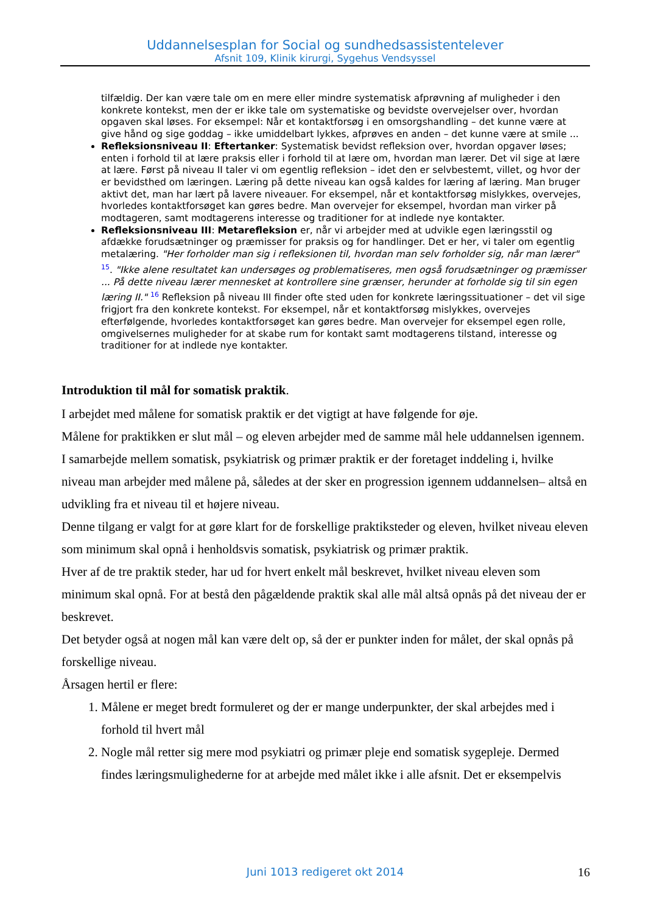Uddannelsesplan for Social og sundhedsassistentelever
Afsnit 109, Klinik kirurgi, Sygehus Vendsyssel
tilfældig. Der kan være tale om en mere eller mindre systematisk afprøvning af muligheder i den konkrete kontekst, men der er ikke tale om systematiske og bevidste overvejelser over, hvordan opgaven skal løses. For eksempel: Når et kontaktforsøg i en omsorgshandling – det kunne være at give hånd og sige goddag – ikke umiddelbart lykkes, afprøves en anden – det kunne være at smile ...
Refleksionsniveau II: Eftertanker: Systematisk bevidst refleksion over, hvordan opgaver løses; enten i forhold til at lære praksis eller i forhold til at lære om, hvordan man lærer. Det vil sige at lære at lære. Først på niveau II taler vi om egentlig refleksion – idet den er selvbestemt, villet, og hvor der er bevidsthed om læringen. Læring på dette niveau kan også kaldes for læring af læring. Man bruger aktivt det, man har lært på lavere niveauer. For eksempel, når et kontaktforsøg mislykkes, overvejes, hvorledes kontaktforsøget kan gøres bedre. Man overvejer for eksempel, hvordan man virker på modtageren, samt modtagerens interesse og traditioner for at indlede nye kontakter.
Refleksionsniveau III: Metarefleksion er, når vi arbejder med at udvikle egen læringsstil og afdække forudsætninger og præmisser for praksis og for handlinger. Det er her, vi taler om egentlig metalæring. "Her forholder man sig i refleksionen til, hvordan man selv forholder sig, når man lærer" <sup>15</sup>. "Ikke alene resultatet kan undersøges og problematiseres, men også forudsætninger og præmisser ... På dette niveau lærer mennesket at kontrollere sine grænser, herunder at forholde sig til sin egen læring II." <sup>16</sup> Refleksion på niveau III finder ofte sted uden for konkrete læringssituationer – det vil sige frigjort fra den konkrete kontekst. For eksempel, når et kontaktforsøg mislykkes, overvejes efterfølgende, hvorledes kontaktforsøget kan gøres bedre. Man overvejer for eksempel egen rolle, omgivelsernes muligheder for at skabe rum for kontakt samt modtagerens tilstand, interesse og traditioner for at indlede nye kontakter.
Introduktion til mål for somatisk praktik.
I arbejdet med målene for somatisk praktik er det vigtigt at have følgende for øje.
Målene for praktikken er slut mål – og eleven arbejder med de samme mål hele uddannelsen igennem.
I samarbejde mellem somatisk, psykiatrisk og primær praktik er der foretaget inddeling i, hvilke niveau man arbejder med målene på, således at der sker en progression igennem uddannelsen– altså en udvikling fra et niveau til et højere niveau.
Denne tilgang er valgt for at gøre klart for de forskellige praktiksteder og eleven, hvilket niveau eleven som minimum skal opnå i henholdsvis somatisk, psykiatrisk og primær praktik.
Hver af de tre praktik steder, har ud for hvert enkelt mål beskrevet, hvilket niveau eleven som minimum skal opnå. For at bestå den pågældende praktik skal alle mål altså opnås på det niveau der er beskrevet.
Det betyder også at nogen mål kan være delt op, så der er punkter inden for målet, der skal opnås på forskellige niveau.
Årsagen hertil er flere:
1. Målene er meget bredt formuleret og der er mange underpunkter, der skal arbejdes med i forhold til hvert mål
2. Nogle mål retter sig mere mod psykiatri og primær pleje end somatisk sygepleje. Dermed findes læringsmulighederne for at arbejde med målet ikke i alle afsnit. Det er eksempelvis
Juni 1013 redigeret okt 2014 16